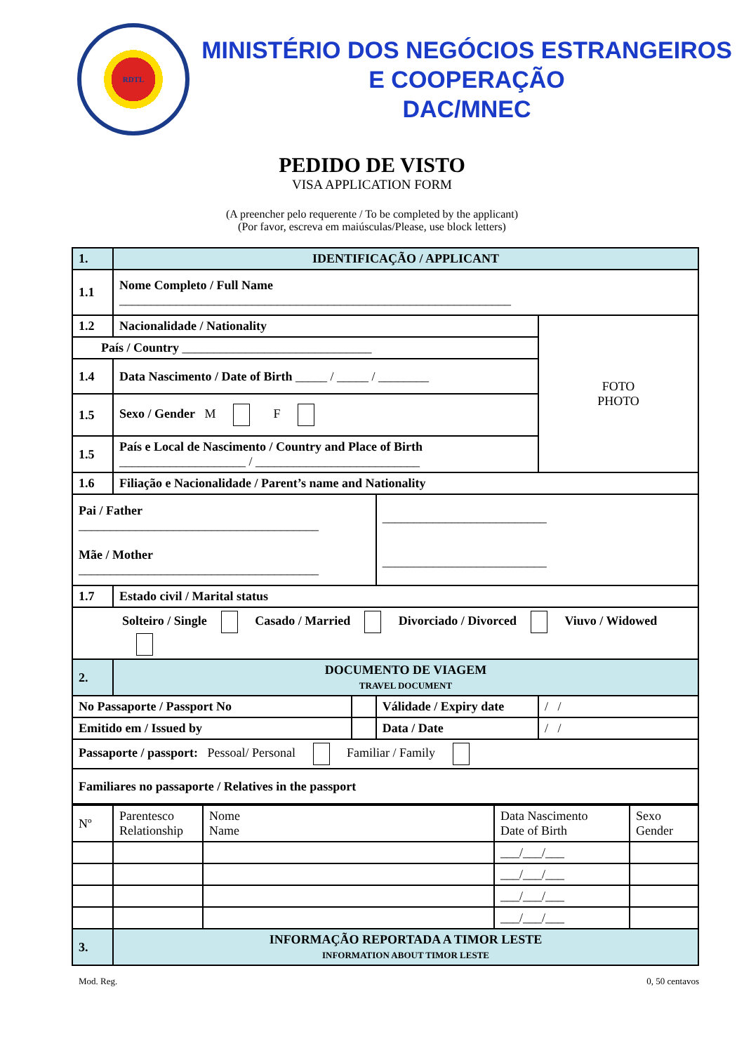RDTL
MINISTÉRIO DOS NEGÓCIOS ESTRANGEIROS
E COOPERAÇÃO
DAC/MNEC
PEDIDO DE VISTO
VISA APPLICATION FORM
(A preencher pelo requerente / To be completed by the applicant)
(Por favor, escreva em maiúsculas/Please, use block letters)
| 1. | IDENTIFICAÇÃO / APPLICANT | | | |
| 1.1 | Nome Completo / Full Name ______________________________________________________________ | | | |
| 1.2 | Nacionalidade / Nationality | | | FOTO PHOTO |
| País / Country ______________________________ | | | | |
| 1.4 | Data Nascimento / Date of Birth _____ / _____ / ________ | | | |
| 1.5 | Sexo / Gender M F | | | |
| 1.5 | País e Local de Nascimento / Country and Place of Birth ____________________ / __________________________ | | | |
| 1.6 | Filiação e Nacionalidade / Parent’s name and Nationality | | | |
| Pai / Father ______________________________________ Mãe / Mother ______________________________________ | | | __________________________ __________________________ | |
| 1.7 | Estado civil / Marital status | | | |
| Solteiro / Single Casado / Married Divorciado / Divorced Viuvo / Widowed | | | | |
| 2. | DOCUMENTO DE VIAGEM TRAVEL DOCUMENT | | | |
| No Passaporte / Passport No | | | Válidade / Expiry date | / / |
| Emitido em / Issued by | | | Data / Date | / / |
| Passaporte / passport: Pessoal/ Personal Familiar / Family | | | | |
| Familiares no passaporte / Relatives in the passport | | | | |
| Nº | Parentesco Relationship | Nome Name | Data Nascimento Date of Birth | Sexo Gender |
| | | | ___/___/___ | |
| | | | ___/___/___ | |
| | | | ___/___/___ | |
| | | | ___/___/___ | |
| 3. | INFORMAÇÃO REPORTADA A TIMOR LESTE INFORMATION ABOUT TIMOR LESTE | | | |
Mod. Reg. 0, 50 centavos